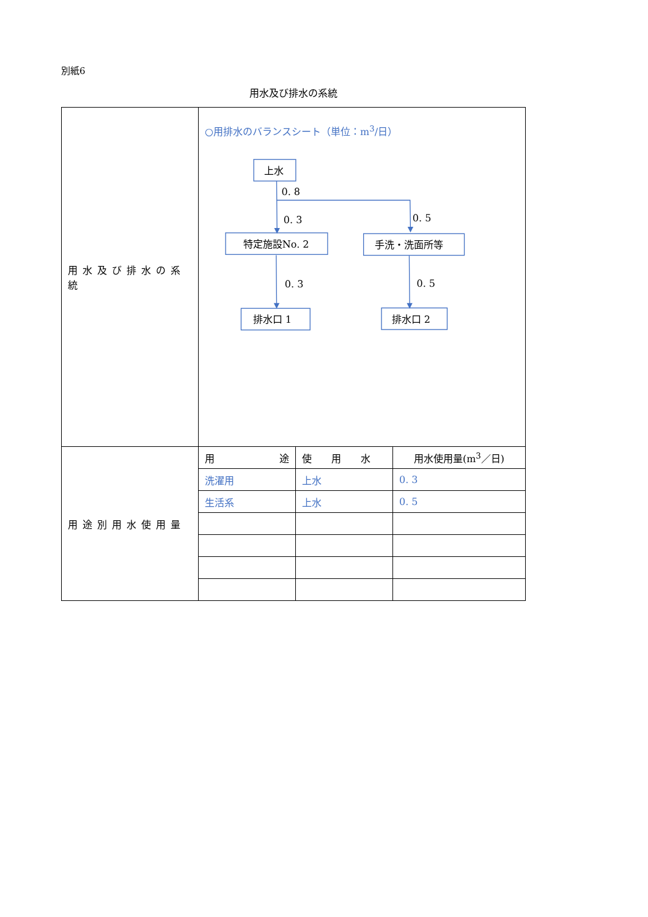別紙6
用水及び排水の系統
| 用水及び排水の系統 | ○用排水のバランスシート（単位：m<sup>3</sup>/日） 上水 0. 8 0. 3 0. 5 特定施設No. 2 手洗・洗面所等 0. 3 0. 5 排水口 1 排水口 2 |
| 用途別用水使用量 | / 用 途 / 使 用 水 / 用水使用量(m<sup>3</sup>／日) / / 洗濯用 / 上水 / 0. 3 / / 生活系 / 上水 / 0. 5 / |